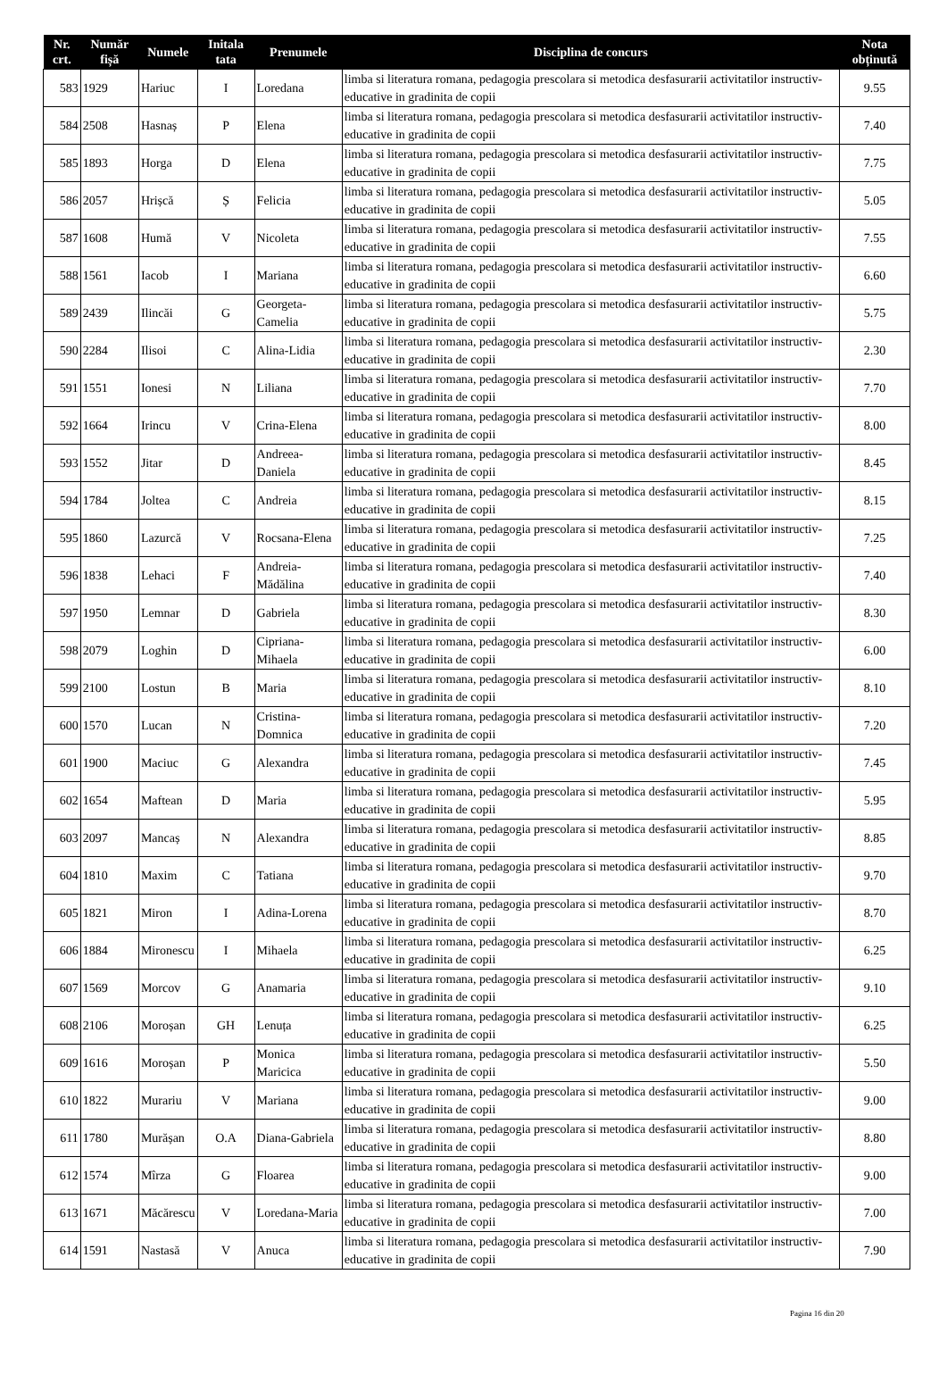| Nr. crt. | Număr fișă | Numele | Initala tata | Prenumele | Disciplina de concurs | Nota obținută |
| --- | --- | --- | --- | --- | --- | --- |
| 583 | 1929 | Hariuc | I | Loredana | limba si literatura romana, pedagogia prescolara si metodica desfasurarii activitatilor instructiv-educative in gradinita de copii | 9.55 |
| 584 | 2508 | Hasnaș | P | Elena | limba si literatura romana, pedagogia prescolara si metodica desfasurarii activitatilor instructiv-educative in gradinita de copii | 7.40 |
| 585 | 1893 | Horga | D | Elena | limba si literatura romana, pedagogia prescolara si metodica desfasurarii activitatilor instructiv-educative in gradinita de copii | 7.75 |
| 586 | 2057 | Hrișcă | Ș | Felicia | limba si literatura romana, pedagogia prescolara si metodica desfasurarii activitatilor instructiv-educative in gradinita de copii | 5.05 |
| 587 | 1608 | Humă | V | Nicoleta | limba si literatura romana, pedagogia prescolara si metodica desfasurarii activitatilor instructiv-educative in gradinita de copii | 7.55 |
| 588 | 1561 | Iacob | I | Mariana | limba si literatura romana, pedagogia prescolara si metodica desfasurarii activitatilor instructiv-educative in gradinita de copii | 6.60 |
| 589 | 2439 | Ilincăi | G | Georgeta-Camelia | limba si literatura romana, pedagogia prescolara si metodica desfasurarii activitatilor instructiv-educative in gradinita de copii | 5.75 |
| 590 | 2284 | Ilisoi | C | Alina-Lidia | limba si literatura romana, pedagogia prescolara si metodica desfasurarii activitatilor instructiv-educative in gradinita de copii | 2.30 |
| 591 | 1551 | Ionesi | N | Liliana | limba si literatura romana, pedagogia prescolara si metodica desfasurarii activitatilor instructiv-educative in gradinita de copii | 7.70 |
| 592 | 1664 | Irincu | V | Crina-Elena | limba si literatura romana, pedagogia prescolara si metodica desfasurarii activitatilor instructiv-educative in gradinita de copii | 8.00 |
| 593 | 1552 | Jitar | D | Andreea- Daniela | limba si literatura romana, pedagogia prescolara si metodica desfasurarii activitatilor instructiv-educative in gradinita de copii | 8.45 |
| 594 | 1784 | Joltea | C | Andreia | limba si literatura romana, pedagogia prescolara si metodica desfasurarii activitatilor instructiv-educative in gradinita de copii | 8.15 |
| 595 | 1860 | Lazurcă | V | Rocsana-Elena | limba si literatura romana, pedagogia prescolara si metodica desfasurarii activitatilor instructiv-educative in gradinita de copii | 7.25 |
| 596 | 1838 | Lehaci | F | Andreia-Mădălina | limba si literatura romana, pedagogia prescolara si metodica desfasurarii activitatilor instructiv-educative in gradinita de copii | 7.40 |
| 597 | 1950 | Lemnar | D | Gabriela | limba si literatura romana, pedagogia prescolara si metodica desfasurarii activitatilor instructiv-educative in gradinita de copii | 8.30 |
| 598 | 2079 | Loghin | D | Cipriana-Mihaela | limba si literatura romana, pedagogia prescolara si metodica desfasurarii activitatilor instructiv-educative in gradinita de copii | 6.00 |
| 599 | 2100 | Lostun | B | Maria | limba si literatura romana, pedagogia prescolara si metodica desfasurarii activitatilor instructiv-educative in gradinita de copii | 8.10 |
| 600 | 1570 | Lucan | N | Cristina-Domnica | limba si literatura romana, pedagogia prescolara si metodica desfasurarii activitatilor instructiv-educative in gradinita de copii | 7.20 |
| 601 | 1900 | Maciuc | G | Alexandra | limba si literatura romana, pedagogia prescolara si metodica desfasurarii activitatilor instructiv-educative in gradinita de copii | 7.45 |
| 602 | 1654 | Maftean | D | Maria | limba si literatura romana, pedagogia prescolara si metodica desfasurarii activitatilor instructiv-educative in gradinita de copii | 5.95 |
| 603 | 2097 | Mancaș | N | Alexandra | limba si literatura romana, pedagogia prescolara si metodica desfasurarii activitatilor instructiv-educative in gradinita de copii | 8.85 |
| 604 | 1810 | Maxim | C | Tatiana | limba si literatura romana, pedagogia prescolara si metodica desfasurarii activitatilor instructiv-educative in gradinita de copii | 9.70 |
| 605 | 1821 | Miron | I | Adina-Lorena | limba si literatura romana, pedagogia prescolara si metodica desfasurarii activitatilor instructiv-educative in gradinita de copii | 8.70 |
| 606 | 1884 | Mironescu | I | Mihaela | limba si literatura romana, pedagogia prescolara si metodica desfasurarii activitatilor instructiv-educative in gradinita de copii | 6.25 |
| 607 | 1569 | Morcov | G | Anamaria | limba si literatura romana, pedagogia prescolara si metodica desfasurarii activitatilor instructiv-educative in gradinita de copii | 9.10 |
| 608 | 2106 | Moroșan | GH | Lenuța | limba si literatura romana, pedagogia prescolara si metodica desfasurarii activitatilor instructiv-educative in gradinita de copii | 6.25 |
| 609 | 1616 | Moroșan | P | Monica Maricica | limba si literatura romana, pedagogia prescolara si metodica desfasurarii activitatilor instructiv-educative in gradinita de copii | 5.50 |
| 610 | 1822 | Murariu | V | Mariana | limba si literatura romana, pedagogia prescolara si metodica desfasurarii activitatilor instructiv-educative in gradinita de copii | 9.00 |
| 611 | 1780 | Murășan | O.A | Diana-Gabriela | limba si literatura romana, pedagogia prescolara si metodica desfasurarii activitatilor instructiv-educative in gradinita de copii | 8.80 |
| 612 | 1574 | Mîrza | G | Floarea | limba si literatura romana, pedagogia prescolara si metodica desfasurarii activitatilor instructiv-educative in gradinita de copii | 9.00 |
| 613 | 1671 | Măcărescu | V | Loredana-Maria | limba si literatura romana, pedagogia prescolara si metodica desfasurarii activitatilor instructiv-educative in gradinita de copii | 7.00 |
| 614 | 1591 | Nastasă | V | Anuca | limba si literatura romana, pedagogia prescolara si metodica desfasurarii activitatilor instructiv-educative in gradinita de copii | 7.90 |
Pagina 16 din 20